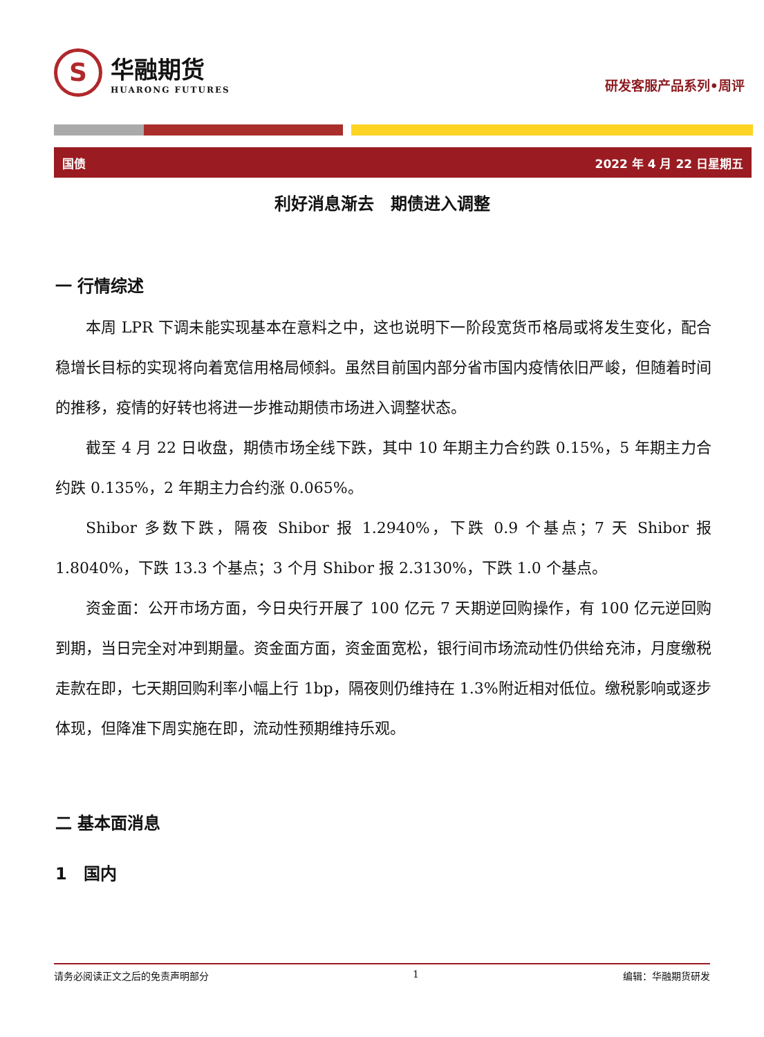S
华融期货
HUARONG FUTURES
研发客服产品系列•周评
国债 2022 年 4 月 22 日星期五
利好消息渐去　期债进入调整
一 行情综述
本周 LPR 下调未能实现基本在意料之中，这也说明下一阶段宽货币格局或将发生变化，配合稳增长目标的实现将向着宽信用格局倾斜。虽然目前国内部分省市国内疫情依旧严峻，但随着时间的推移，疫情的好转也将进一步推动期债市场进入调整状态。
截至 4 月 22 日收盘，期债市场全线下跌，其中 10 年期主力合约跌 0.15%，5 年期主力合约跌 0.135%，2 年期主力合约涨 0.065%。
Shibor 多数下跌，隔夜 Shibor 报 1.2940%，下跌 0.9 个基点；7 天 Shibor 报 1.8040%，下跌 13.3 个基点；3 个月 Shibor 报 2.3130%，下跌 1.0 个基点。
资金面：公开市场方面，今日央行开展了 100 亿元 7 天期逆回购操作，有 100 亿元逆回购到期，当日完全对冲到期量。资金面方面，资金面宽松，银行间市场流动性仍供给充沛，月度缴税走款在即，七天期回购利率小幅上行 1bp，隔夜则仍维持在 1.3%附近相对低位。缴税影响或逐步体现，但降准下周实施在即，流动性预期维持乐观。
二 基本面消息
1　国内
请务必阅读正文之后的免责声明部分 1 编辑：华融期货研发